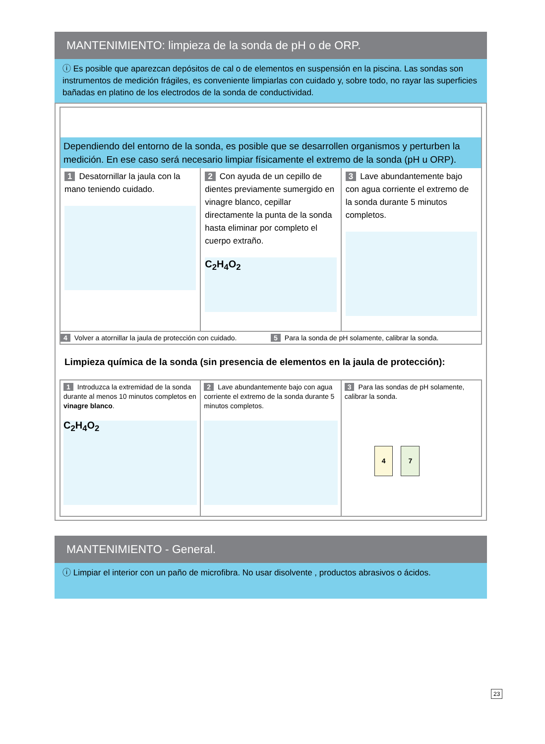MANTENIMIENTO: limpieza de la sonda de pH o de ORP.
ⓘ Es posible que aparezcan depósitos de cal o de elementos en suspensión en la piscina. Las sondas son instrumentos de medición frágiles, es conveniente limpiarlas con cuidado y, sobre todo, no rayar las superficies bañadas en platino de los electrodos de la sonda de conductividad.
Dependiendo del entorno de la sonda, es posible que se desarrollen organismos y perturben la medición. En ese caso será necesario limpiar físicamente el extremo de la sonda (pH u ORP).
1 Desatornillar la jaula con la mano teniendo cuidado.
2 Con ayuda de un cepillo de dientes previamente sumergido en vinagre blanco, cepillar directamente la punta de la sonda hasta eliminar por completo el cuerpo extraño.
C<sub>2</sub>H<sub>4</sub>O<sub>2</sub>
3 Lave abundantemente bajo con agua corriente el extremo de la sonda durante 5 minutos completos.
4 Volver a atornillar la jaula de protección con cuidado.
5 Para la sonda de pH solamente, calibrar la sonda.
Limpieza química de la sonda (sin presencia de elementos en la jaula de protección):
1 Introduzca la extremidad de la sonda durante al menos 10 minutos completos en vinagre blanco.
C<sub>2</sub>H<sub>4</sub>O<sub>2</sub>
2 Lave abundantemente bajo con agua corriente el extremo de la sonda durante 5 minutos completos.
3 Para las sondas de pH solamente, calibrar la sonda.
4 7
MANTENIMIENTO - General.
ⓘ Limpiar el interior con un paño de microfibra. No usar disolvente , productos abrasivos o ácidos.
23